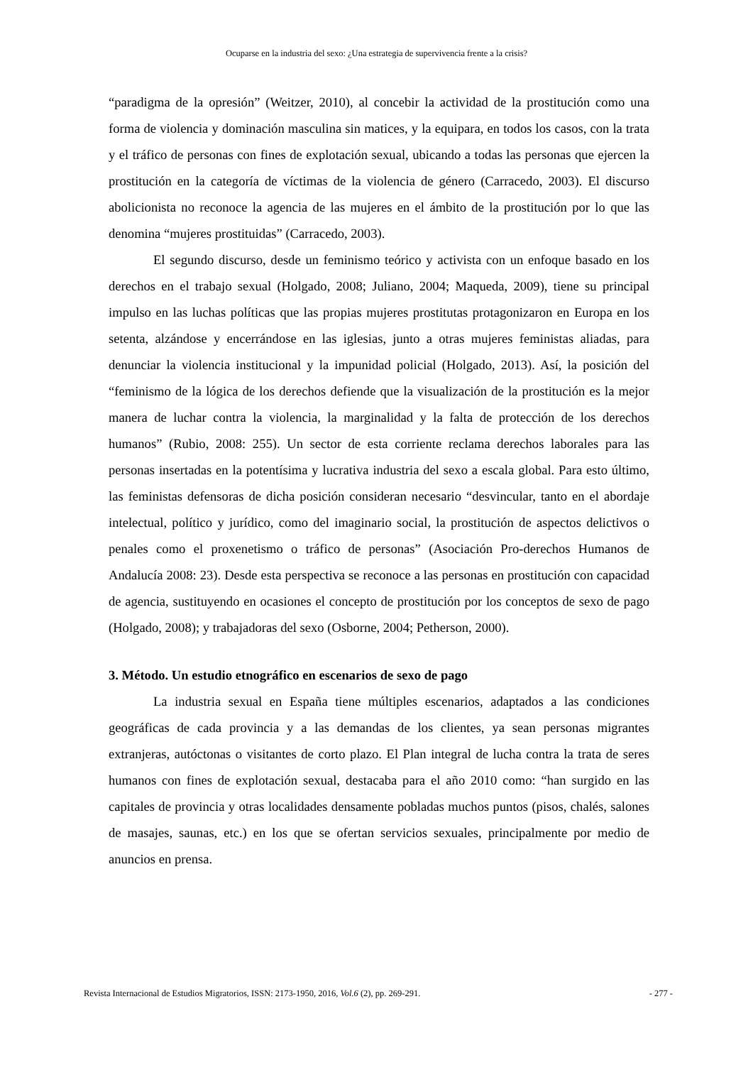Ocuparse en la industria del sexo: ¿Una estrategia de supervivencia frente a la crisis?
“paradigma de la opresión” (Weitzer, 2010), al concebir la actividad de la prostitución como una forma de violencia y dominación masculina sin matices, y la equipara, en todos los casos, con la trata y el tráfico de personas con fines de explotación sexual, ubicando a todas las personas que ejercen la prostitución en la categoría de víctimas de la violencia de género (Carracedo, 2003). El discurso abolicionista no reconoce la agencia de las mujeres en el ámbito de la prostitución por lo que las denomina “mujeres prostituidas” (Carracedo, 2003).
El segundo discurso, desde un feminismo teórico y activista con un enfoque basado en los derechos en el trabajo sexual (Holgado, 2008; Juliano, 2004; Maqueda, 2009), tiene su principal impulso en las luchas políticas que las propias mujeres prostitutas protagonizaron en Europa en los setenta, alzándose y encerrándose en las iglesias, junto a otras mujeres feministas aliadas, para denunciar la violencia institucional y la impunidad policial (Holgado, 2013). Así, la posición del “feminismo de la lógica de los derechos defiende que la visualización de la prostitución es la mejor manera de luchar contra la violencia, la marginalidad y la falta de protección de los derechos humanos” (Rubio, 2008: 255). Un sector de esta corriente reclama derechos laborales para las personas insertadas en la potentísima y lucrativa industria del sexo a escala global. Para esto último, las feministas defensoras de dicha posición consideran necesario “desvincular, tanto en el abordaje intelectual, político y jurídico, como del imaginario social, la prostitución de aspectos delictivos o penales como el proxenetismo o tráfico de personas” (Asociación Pro-derechos Humanos de Andalucía 2008: 23). Desde esta perspectiva se reconoce a las personas en prostitución con capacidad de agencia, sustituyendo en ocasiones el concepto de prostitución por los conceptos de sexo de pago (Holgado, 2008); y trabajadoras del sexo (Osborne, 2004; Petherson, 2000).
3. Método. Un estudio etnográfico en escenarios de sexo de pago
La industria sexual en España tiene múltiples escenarios, adaptados a las condiciones geográficas de cada provincia y a las demandas de los clientes, ya sean personas migrantes extranjeras, autóctonas o visitantes de corto plazo. El Plan integral de lucha contra la trata de seres humanos con fines de explotación sexual, destacaba para el año 2010 como: “han surgido en las capitales de provincia y otras localidades densamente pobladas muchos puntos (pisos, chalés, salones de masajes, saunas, etc.) en los que se ofertan servicios sexuales, principalmente por medio de anuncios en prensa.
Revista Internacional de Estudios Migratorios, ISSN: 2173-1950, 2016, Vol.6 (2), pp. 269-291. - 277 -